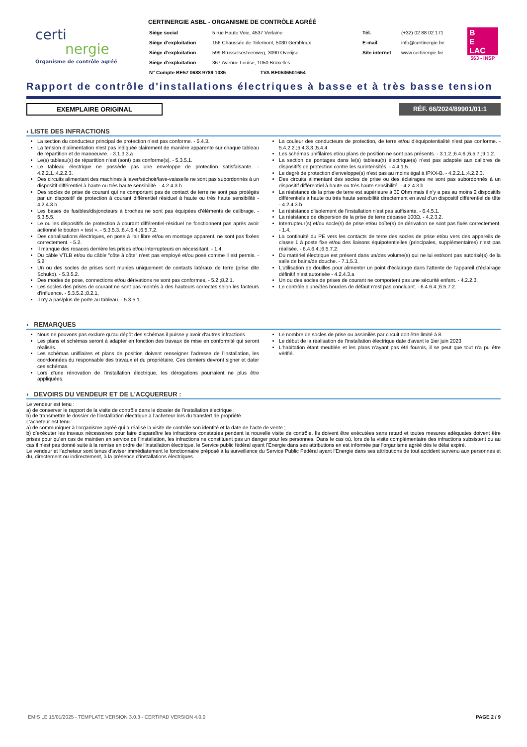certi
nergie
Organisme de contrôle agréé
CERTINERGIE ASBL - ORGANISME DE CONTRÔLE AGRÉÉ
| Siège social | 5 rue Haute Voie, 4537 Verlaine | Tél. | (+32) 02 88 02 171 |
| Siège d’exploitation | 156 Chaussée de Tirlemont, 5030 Gembloux | E-mail | info@certinergie.be |
| Siège d’exploitation | 599 Brusselsesteenweg, 3090 Overijse | Site internet | www.certinergie.be |
| Siège d’exploitation | 367 Avenue Louise, 1050 Bruxelles | | |
| N° Compte BE57 0688 9789 1035 TVA BE0536501654 | | | |
B
E
LAC
563 - INSP
Rapport de contrôle d'installations électriques à basse et à très basse tension
EXEMPLAIRE ORIGINAL RÉF. 66/2024/89901/01:1
› LISTE DES INFRACTIONS
La section du conducteur principal de protection n’est pas conforme. - 5.4.3.
La tension d’alimentation n'est pas indiquée clairement de manière apparente sur chaque tableau de répartition et de manoeuvre. - 3.1.3.3.a
Le(s) tableau(x) de répartition n'est (sont) pas conforme(s). - 5.3.5.1.
Le tableau électrique ne possède pas une enveloppe de protection satisfaisante. - 4.2.2.1.;4.2.2.3.
Des circuits alimentant des machines à laver/séchoir/lave-vaisselle ne sont pas subordonnés à un dispositif différentiel à haute ou très haute sensibilité. - 4.2.4.3.b
Des socles de prise de courant qui ne comportent pas de contact de terre ne sont pas protégés par un dispositif de protection à courant différentiel résiduel à haute ou très haute sensibilité - 4.2.4.3.b
Les bases de fusibles/disjoncteurs à broches ne sont pas équipées d’éléments de calibrage. - 5.3.5.5.
Le ou les dispositifs de protection à courant différentiel-résiduel ne fonctionnent pas après avoir actionné le bouton « test ». - 5.3.5.3.;6.4.6.4.;6.5.7.2.
Des canalisations électriques, en pose à l'air libre et/ou en montage apparent, ne sont pas fixées correctement. - 5.2.
Il manque des rosaces derrière les prises et/ou interrupteurs en nécessitant. - 1.4.
Du câble VTLB et/ou du câble "côte à côte" n'est pas employé et/ou posé comme il est permis. - 5.2
Un ou des socles de prises sont munies uniquement de contacts latéraux de terre (prise dite Schuko). - 5.3.5.2.
Des modes de pose, connections et/ou dérivations ne sont pas conformes. - 5.2.;8.2.1.
Les socles des prises de courant ne sont pas montés à des hauteurs correctes selon les facteurs d'influence. - 5.3.5.2.;8.2.1.
Il n'y a pas/plus de porte au tableau. - 5.3.5.1.
La couleur des conducteurs de protection, de terre et/ou d'équipotentialité n'est pas conforme. - 5.4.2.2.;5.4.3.3.;5.4.4.
Les schémas unifilaires et/ou plans de position ne sont pas présents. - 3.1.2.;6.4.6.;6.5.7.;9.1.2.
La section de pontages dans le(s) tableau(x) électrique(s) n’est pas adaptée aux calibres de dispositifs de protection contre les surintensités. - 4.4.1.5.
Le degré de protection d'enveloppe(s) n'est pas au moins égal à IPXX-B. - 4.2.2.1.;4.2.2.3.
Des circuits alimentant des socles de prise ou des éclairages ne sont pas subordonnés à un dispositif différentiel à haute ou très haute sensibilité. - 4.2.4.3.b
La résistance de la prise de terre est supérieure à 30 Ohm mais il n'y a pas au moins 2 dispositifs différentiels à haute ou très haute sensibilité directement en aval d'un dispositif différentiel de tête - 4.2.4.3.b
La résistance d'isolement de l'installation n'est pas suffisante. - 6.4.5.1.
La résistance de dispersion de la prise de terre dépasse 100Ω. - 4.2.3.2.
Interrupteur(s) et/ou socle(s) de prise et/ou boîte(s) de dérivation ne sont pas fixés correctement. - 1.4.
La continuité du PE vers les contacts de terre des socles de prise et/ou vers des appareils de classe 1 à poste fixe et/ou des liaisons équipotentielles (principales, supplémentaires) n'est pas réalisée. - 6.4.6.4.;6.5.7.2.
Du matériel électrique est présent dans un/des volume(s) qui ne lui est/sont pas autorisé(s) de la salle de bains/de douche. - 7.1.5.3.
L’utilisation de douilles pour alimenter un point d’éclairage dans l’attente de l’appareil d’éclairage définitif n’est autorisée - 4.2.4.3.a
Un ou des socles de prises de courant ne comportent pas une sécurité enfant. - 4.2.2.3.
Le contrôle d'une/des boucles de défaut n'est pas concluant. - 6.4.6.4.;6.5.7.2.
› REMARQUES
Nous ne pouvons pas exclure qu'au dépôt des schémas il puisse y avoir d'autres infractions.
Les plans et schémas seront à adapter en fonction des travaux de mise en conformité qui seront réalisés.
Les schémas unifilaires et plans de position doivent renseigner l’adresse de l’installation, les coordonnées du responsable des travaux et du propriétaire. Ces derniers devront signer et dater ces schémas.
Lors d’une rénovation de l’installation électrique, les dérogations pourraient ne plus être appliquées.
Le nombre de socles de prise ou assimilés par circuit doit être limité à 8.
Le début de la réalisation de l'installation électrique date d'avant le 1ier juin 2023
L'habitation étant meublée et les plans n'ayant pas été fournis, il se peut que tout n'a pu être vérifié.
› DEVOIRS DU VENDEUR ET DE L'ACQUEREUR :
Le vendeur est tenu :
a) de conserver le rapport de la visite de contrôle dans le dossier de l’installation électrique ;
b) de transmettre le dossier de l’installation électrique à l’acheteur lors du transfert de propriété.
L’acheteur est tenu :
a) de communiquer à l’organisme agréé qui a réalisé la visite de contrôle son identité et la date de l’acte de vente ;
b) d’exécuter les travaux nécessaires pour faire disparaître les infractions constatées pendant la nouvelle visite de contrôle. Ils doivent être exécutées sans retard et toutes mesures adéquates doivent être prises pour qu’en cas de maintien en service de l’installation, les infractions ne constituent pas un danger pour les personnes. Dans le cas où, lors de la visite complémentaire des infractions subsistent ou au cas il n’est pas donné suite à la remise en ordre de l’installation électrique, le Service public fédéral ayant l’Energie dans ses attributions en est informée par l’organisme agréé dès le délai expiré.
Le vendeur et l’acheteur sont tenus d’aviser immédiatement le fonctionnaire préposé à la surveillance du Service Public Fédéral ayant l’Energie dans ses attributions de tout accident survenu aux personnes et du, directement ou indirectement, à la présence d’installations électriques.
EMIS LE 15/01/2025 - TEMPLATE VERSION 3.0.3 - CERTIPAD VERSION 4.0.0 PAGE 2 / 9